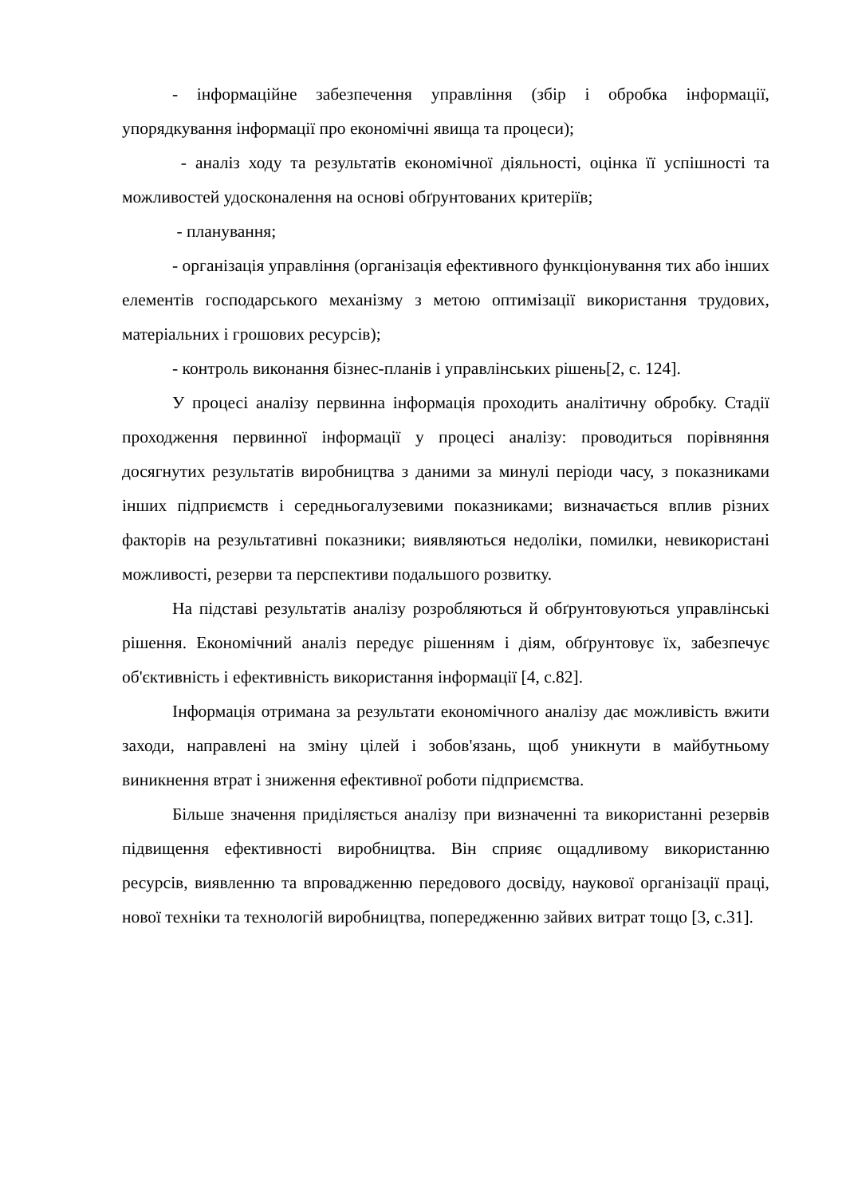- інформаційне забезпечення управління (збір і обробка інформації, упорядкування інформації про економічні явища та процеси);
- аналіз ходу та результатів економічної діяльності, оцінка її успішності та можливостей удосконалення на основі обґрунтованих критеріїв;
- планування;
- організація управління (організація ефективного функціонування тих або інших елементів господарського механізму з метою оптимізації використання трудових, матеріальних і грошових ресурсів);
- контроль виконання бізнес-планів і управлінських рішень[2, с. 124].
У процесі аналізу первинна інформація проходить аналітичну обробку. Стадії проходження первинної інформації у процесі аналізу: проводиться порівняння досягнутих результатів виробництва з даними за минулі періоди часу, з показниками інших підприємств і середньогалузевими показниками; визначається вплив різних факторів на результативні показники; виявляються недоліки, помилки, невикористані можливості, резерви та перспективи подальшого розвитку.
На підставі результатів аналізу розробляються й обґрунтовуються управлінські рішення. Економічний аналіз передує рішенням і діям, обґрунтовує їх, забезпечує об'єктивність і ефективність використання інформації [4, с.82].
Інформація отримана за результати економічного аналізу дає можливість вжити заходи, направлені на зміну цілей і зобов'язань, щоб уникнути в майбутньому виникнення втрат і зниження ефективної роботи підприємства.
Більше значення приділяється аналізу при визначенні та використанні резервів підвищення ефективності виробництва. Він сприяє ощадливому використанню ресурсів, виявленню та впровадженню передового досвіду, наукової організації праці, нової техніки та технологій виробництва, попередженню зайвих витрат тощо [3, с.31].